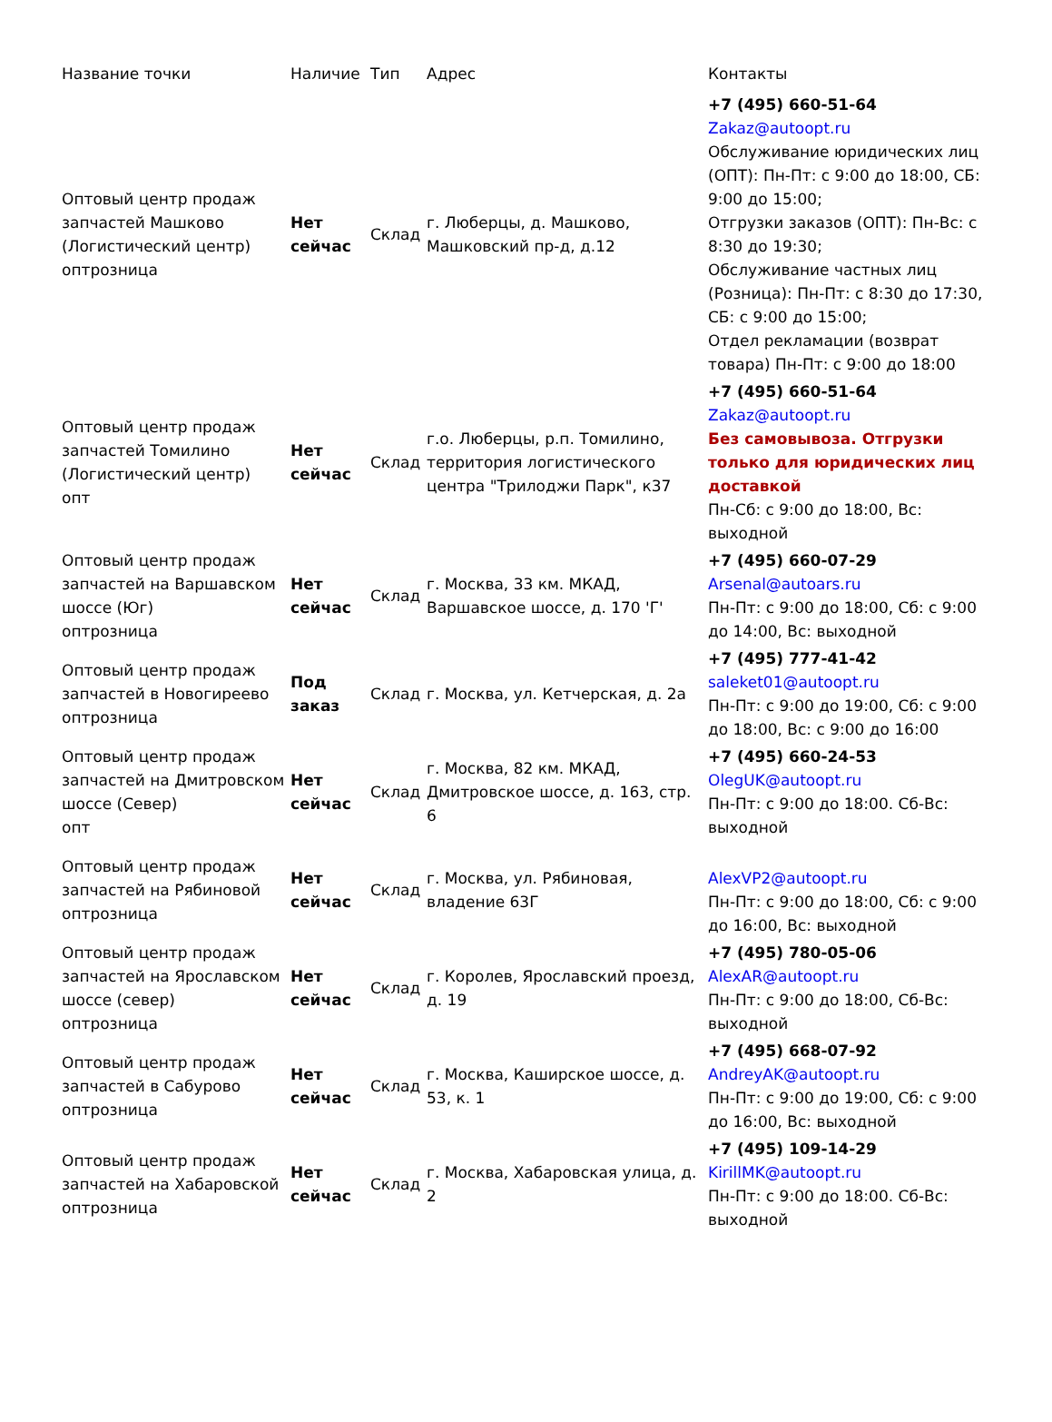| Название точки | Наличие | Тип | Адрес | Контакты |
| --- | --- | --- | --- | --- |
| Оптовый центр продаж запчастей Машково (Логистический центр) опт­розница | Нет сейчас | Склад | г. Люберцы, д. Машково, Машковский пр-д, д.12 | +7 (495) 660-51-64 Zakaz@autoopt.ru Обслуживание юридических лиц (ОПТ): Пн-Пт: с 9:00 до 18:00, СБ: 9:00 до 15:00; Отгрузки заказов (ОПТ): Пн-Вс: с 8:30 до 19:30; Обслуживание частных лиц (Розница): Пн-Пт: с 8:30 до 17:30, СБ: с 9:00 до 15:00; Отдел рекламации (возврат товара) Пн-Пт: с 9:00 до 18:00 |
| Оптовый центр продаж запчастей Томилино (Логистический центр) опт | Нет сейчас | Склад | г.о. Люберцы, р.п. Томилино, территория логистического центра "Трилоджи Парк", к37 | +7 (495) 660-51-64 Zakaz@autoopt.ru Без самовывоза. Отгрузки только для юридических лиц доставкой Пн-Сб: с 9:00 до 18:00, Вс: выходной |
| Оптовый центр продаж запчастей на Варшавском шоссе (Юг) опт­розница | Нет сейчас | Склад | г. Москва, 33 км. МКАД, Варшавское шоссе, д. 170 'Г' | +7 (495) 660-07-29 Arsenal@autoars.ru Пн-Пт: с 9:00 до 18:00, Сб: с 9:00 до 14:00, Вс: выходной |
| Оптовый центр продаж запчастей в Новогиреево опт­розница | Под заказ | Склад | г. Москва, ул. Кетчерская, д. 2а | +7 (495) 777-41-42 saleket01@autoopt.ru Пн-Пт: с 9:00 до 19:00, Сб: с 9:00 до 18:00, Вс: с 9:00 до 16:00 |
| Оптовый центр продаж запчастей на Дмитровском шоссе (Север) опт | Нет сейчас | Склад | г. Москва, 82 км. МКАД, Дмитровское шоссе, д. 163, стр. 6 | +7 (495) 660-24-53 OlegUK@autoopt.ru Пн-Пт: с 9:00 до 18:00. Сб-Вс: выходной |
| Оптовый центр продаж запчастей на Рябиновой опт­розница | Нет сейчас | Склад | г. Москва, ул. Рябиновая, владение 63Г | AlexVP2@autoopt.ru Пн-Пт: с 9:00 до 18:00, Сб: с 9:00 до 16:00, Вс: выходной |
| Оптовый центр продаж запчастей на Ярославском шоссе (север) опт­розница | Нет сейчас | Склад | г. Королев, Ярославский проезд, д. 19 | +7 (495) 780-05-06 AlexAR@autoopt.ru Пн-Пт: с 9:00 до 18:00, Сб-Вс: выходной |
| Оптовый центр продаж запчастей в Сабурово опт­розница | Нет сейчас | Склад | г. Москва, Каширское шоссе, д. 53, к. 1 | +7 (495) 668-07-92 AndreyAK@autoopt.ru Пн-Пт: с 9:00 до 19:00, Сб: с 9:00 до 16:00, Вс: выходной |
| Оптовый центр продаж запчастей на Хабаровской опт­розница | Нет сейчас | Склад | г. Москва, Хабаровская улица, д. 2 | +7 (495) 109-14-29 KirillMK@autoopt.ru Пн-Пт: с 9:00 до 18:00. Сб-Вс: выходной |